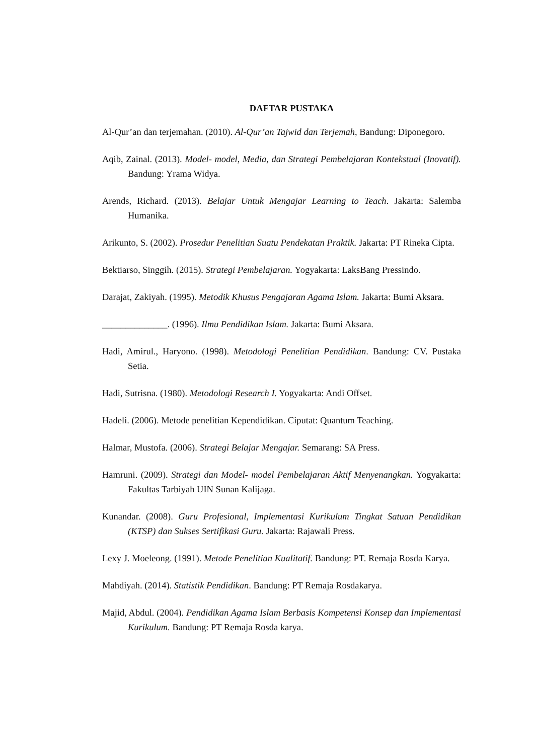DAFTAR PUSTAKA
Al-Qur’an dan terjemahan. (2010). Al-Qur’an Tajwid dan Terjemah, Bandung: Diponegoro.
Aqib, Zainal. (2013). Model- model, Media, dan Strategi Pembelajaran Kontekstual (Inovatif). Bandung: Yrama Widya.
Arends, Richard. (2013). Belajar Untuk Mengajar Learning to Teach. Jakarta: Salemba Humanika.
Arikunto, S. (2002). Prosedur Penelitian Suatu Pendekatan Praktik. Jakarta: PT Rineka Cipta.
Bektiarso, Singgih. (2015). Strategi Pembelajaran. Yogyakarta: LaksBang Pressindo.
Darajat, Zakiyah. (1995). Metodik Khusus Pengajaran Agama Islam. Jakarta: Bumi Aksara.
______________. (1996). Ilmu Pendidikan Islam. Jakarta: Bumi Aksara.
Hadi, Amirul., Haryono. (1998). Metodologi Penelitian Pendidikan. Bandung: CV. Pustaka Setia.
Hadi, Sutrisna. (1980). Metodologi Research I. Yogyakarta: Andi Offset.
Hadeli. (2006). Metode penelitian Kependidikan. Ciputat: Quantum Teaching.
Halmar, Mustofa. (2006). Strategi Belajar Mengajar. Semarang: SA Press.
Hamruni. (2009). Strategi dan Model- model Pembelajaran Aktif Menyenangkan. Yogyakarta: Fakultas Tarbiyah UIN Sunan Kalijaga.
Kunandar. (2008). Guru Profesional, Implementasi Kurikulum Tingkat Satuan Pendidikan (KTSP) dan Sukses Sertifikasi Guru. Jakarta: Rajawali Press.
Lexy J. Moeleong. (1991). Metode Penelitian Kualitatif. Bandung: PT. Remaja Rosda Karya.
Mahdiyah. (2014). Statistik Pendidikan. Bandung: PT Remaja Rosdakarya.
Majid, Abdul. (2004). Pendidikan Agama Islam Berbasis Kompetensi Konsep dan Implementasi Kurikulum. Bandung: PT Remaja Rosda karya.